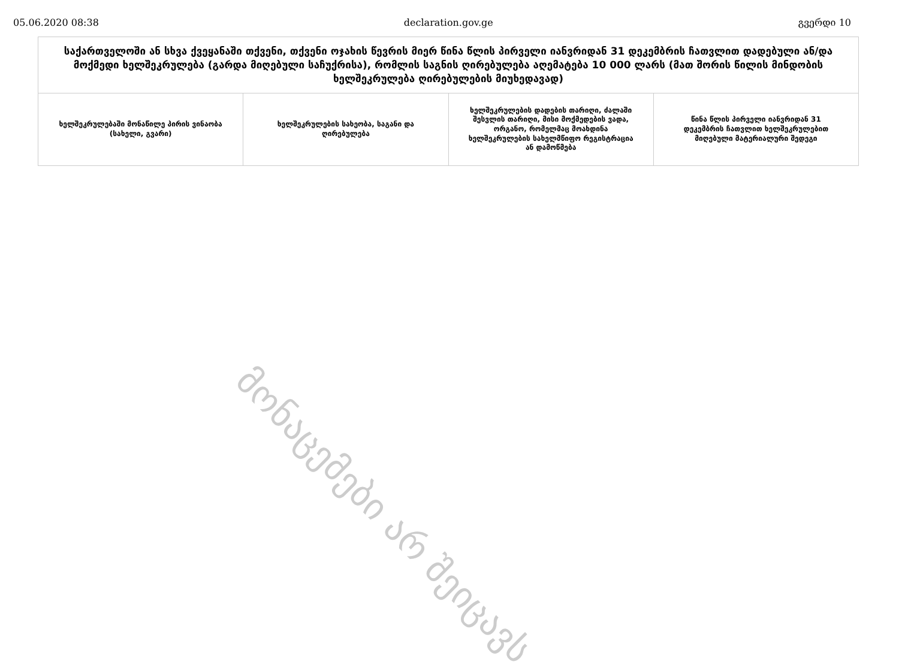05.06.2020 08:38 declaration.gov.ge გვერდი 10
| საქართველოში ან სხვა ქვეყანაში თქვენი, თქვენი ოჯახის წევრის მიერ წინა წლის პირველი იანვრიდან 31 დეკემბრის ჩათვლით დადებული ან/და მოქმედი ხელშეკრულება (გარდა მიღებული საჩუქრისა), რომლის საგნის ღირებულება აღემატება 10 000 ლარს (მათ შორის წილის მინდობის ხელშეკრულება ღირებულების მიუხედავად) | | | |
| --- | --- | --- | --- |
| ხელშეკრულებაში მონაწილე პირის ვინაობა (სახელი, გვარი) | ხელშეკრულების სახეობა, საგანი და ღირებულება | ხელშეკრულების დადების თარიღი, ძალაში შესვლის თარიღი, მისი მოქმედების ვადა, ორგანო, რომელმაც მოახდინა ხელშეკრულების სახელმწიფო რეგისტრაცია ან დამოწმება | წინა წლის პირველი იანვრიდან 31 დეკემბრის ჩათვლით ხელშეკრულებით მიღებული მატერიალური შედეგი |
მონაცემები არ შეიცავს